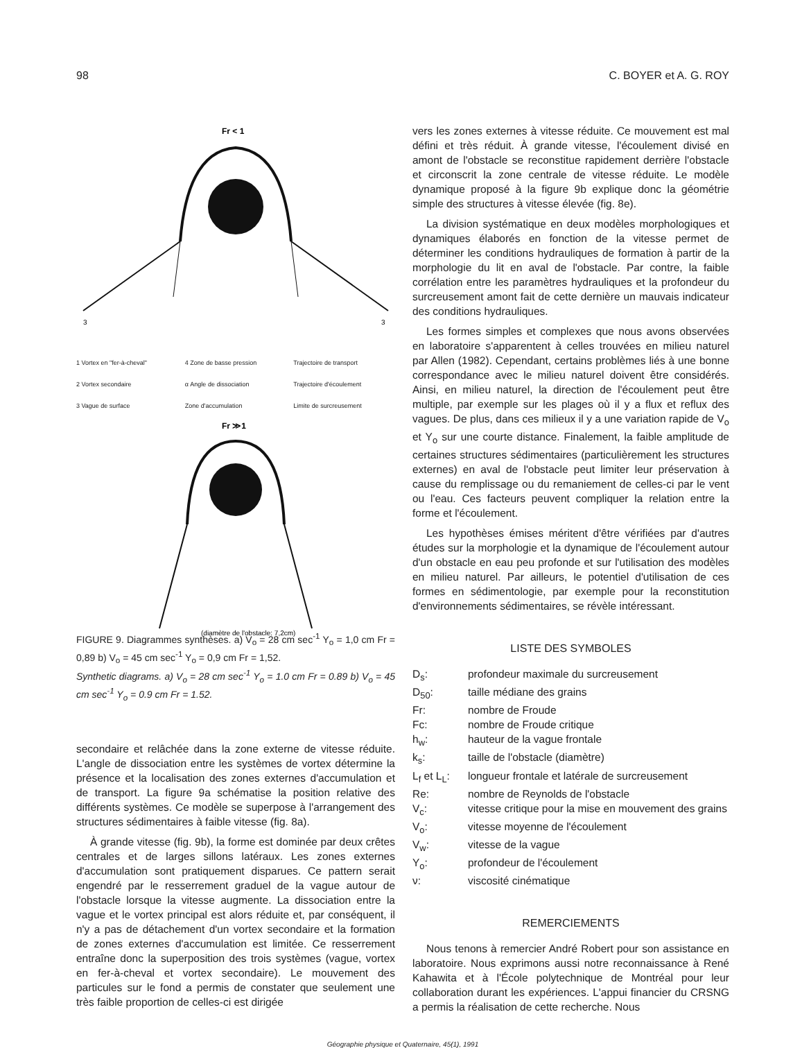98 C. BOYER et A. G. ROY
Fr < 1
3
3
1 Vortex en "fer-à-cheval" 4 Zone de basse pression Trajectoire de transport 2 Vortex secondaire α Angle de dissociation Trajectoire d'écoulement 3 Vague de surface Zone d'accumulation Limite de surcreusement
Fr ≫1
(diamètre de l'obstacle: 7,2cm)
FIGURE 9. Diagrammes synthèses. a) V<sub>o</sub> = 28 cm sec<sup>-1</sup> Y<sub>o</sub> = 1,0 cm Fr = 0,89 b) V<sub>o</sub> = 45 cm sec<sup>-1</sup> Y<sub>o</sub> = 0,9 cm Fr = 1,52.
Synthetic diagrams. a) V<sub>o</sub> = 28 cm sec<sup>-1</sup> Y<sub>o</sub> = 1.0 cm Fr = 0.89 b) V<sub>o</sub> = 45 cm sec<sup>-1</sup> Y<sub>o</sub> = 0.9 cm Fr = 1.52.
secondaire et relâchée dans la zone externe de vitesse réduite. L'angle de dissociation entre les systèmes de vortex détermine la présence et la localisation des zones externes d'accumulation et de transport. La figure 9a schématise la position relative des différents systèmes. Ce modèle se superpose à l'arrangement des structures sédimentaires à faible vitesse (fig. 8a).
À grande vitesse (fig. 9b), la forme est dominée par deux crêtes centrales et de larges sillons latéraux. Les zones externes d'accumulation sont pratiquement disparues. Ce pattern serait engendré par le resserrement graduel de la vague autour de l'obstacle lorsque la vitesse augmente. La dissociation entre la vague et le vortex principal est alors réduite et, par conséquent, il n'y a pas de détachement d'un vortex secondaire et la formation de zones externes d'accumulation est limitée. Ce resserrement entraîne donc la superposition des trois systèmes (vague, vortex en fer-à-cheval et vortex secondaire). Le mouvement des particules sur le fond a permis de constater que seulement une très faible proportion de celles-ci est dirigée
vers les zones externes à vitesse réduite. Ce mouvement est mal défini et très réduit. À grande vitesse, l'écoulement divisé en amont de l'obstacle se reconstitue rapidement derrière l'obstacle et circonscrit la zone centrale de vitesse réduite. Le modèle dynamique proposé à la figure 9b explique donc la géométrie simple des structures à vitesse élevée (fig. 8e).
La division systématique en deux modèles morphologiques et dynamiques élaborés en fonction de la vitesse permet de déterminer les conditions hydrauliques de formation à partir de la morphologie du lit en aval de l'obstacle. Par contre, la faible corrélation entre les paramètres hydrauliques et la profondeur du surcreusement amont fait de cette dernière un mauvais indicateur des conditions hydrauliques.
Les formes simples et complexes que nous avons observées en laboratoire s'apparentent à celles trouvées en milieu naturel par Allen (1982). Cependant, certains problèmes liés à une bonne correspondance avec le milieu naturel doivent être considérés. Ainsi, en milieu naturel, la direction de l'écoulement peut être multiple, par exemple sur les plages où il y a flux et reflux des vagues. De plus, dans ces milieux il y a une variation rapide de V<sub>o</sub> et Y<sub>o</sub> sur une courte distance. Finalement, la faible amplitude de certaines structures sédimentaires (particulièrement les structures externes) en aval de l'obstacle peut limiter leur préservation à cause du remplissage ou du remaniement de celles-ci par le vent ou l'eau. Ces facteurs peuvent compliquer la relation entre la forme et l'écoulement.
Les hypothèses émises méritent d'être vérifiées par d'autres études sur la morphologie et la dynamique de l'écoulement autour d'un obstacle en eau peu profonde et sur l'utilisation des modèles en milieu naturel. Par ailleurs, le potentiel d'utilisation de ces formes en sédimentologie, par exemple pour la reconstitution d'environnements sédimentaires, se révèle intéressant.
LISTE DES SYMBOLES
| D<sub>s</sub>: | profondeur maximale du surcreusement |
| D<sub>50</sub>: | taille médiane des grains |
| Fr: | nombre de Froude |
| Fc: | nombre de Froude critique |
| h<sub>w</sub>: | hauteur de la vague frontale |
| k<sub>s</sub>: | taille de l'obstacle (diamètre) |
| L<sub>f</sub> et L<sub>L</sub>: | longueur frontale et latérale de surcreusement |
| Re: | nombre de Reynolds de l'obstacle |
| V<sub>c</sub>: | vitesse critique pour la mise en mouvement des grains |
| V<sub>o</sub>: | vitesse moyenne de l'écoulement |
| V<sub>w</sub>: | vitesse de la vague |
| Y<sub>o</sub>: | profondeur de l'écoulement |
| ν: | viscosité cinématique |
REMERCIEMENTS
Nous tenons à remercier André Robert pour son assistance en laboratoire. Nous exprimons aussi notre reconnaissance à René Kahawita et à l'École polytechnique de Montréal pour leur collaboration durant les expériences. L'appui financier du CRSNG a permis la réalisation de cette recherche. Nous
Géographie physique et Quaternaire, 45(1), 1991